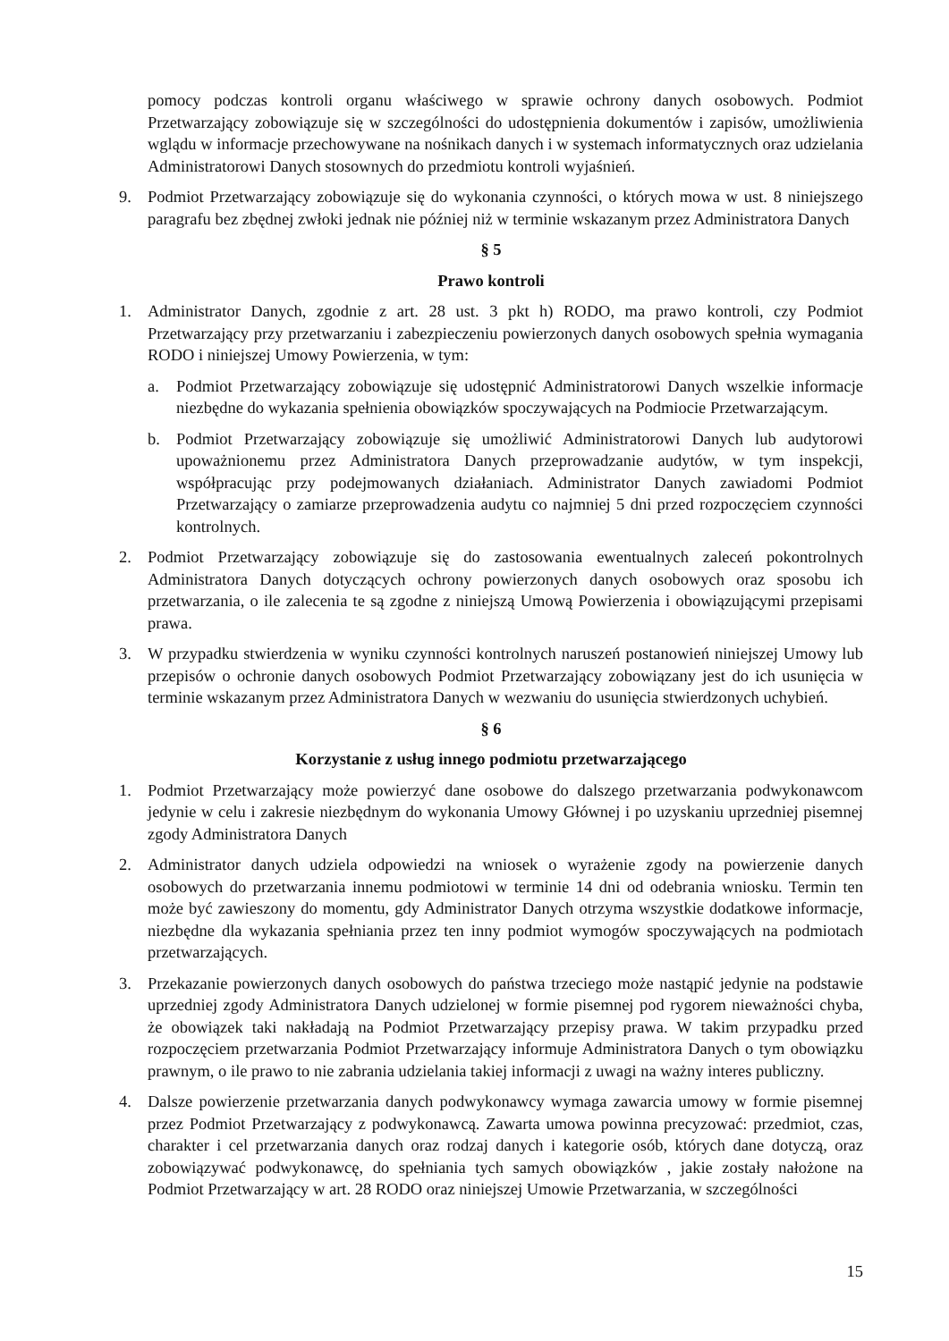pomocy podczas kontroli organu właściwego w sprawie ochrony danych osobowych. Podmiot Przetwarzający zobowiązuje się w szczególności do udostępnienia dokumentów i zapisów, umożliwienia wglądu w informacje przechowywane na nośnikach danych i w systemach informatycznych oraz udzielania Administratorowi Danych stosownych do przedmiotu kontroli wyjaśnień.
9. Podmiot Przetwarzający zobowiązuje się do wykonania czynności, o których mowa w ust. 8 niniejszego paragrafu bez zbędnej zwłoki jednak nie później niż w terminie wskazanym przez Administratora Danych
§ 5
Prawo kontroli
1. Administrator Danych, zgodnie z art. 28 ust. 3 pkt h) RODO, ma prawo kontroli, czy Podmiot Przetwarzający przy przetwarzaniu i zabezpieczeniu powierzonych danych osobowych spełnia wymagania RODO i niniejszej Umowy Powierzenia, w tym:
a. Podmiot Przetwarzający zobowiązuje się udostępnić Administratorowi Danych wszelkie informacje niezbędne do wykazania spełnienia obowiązków spoczywających na Podmiocie Przetwarzającym.
b. Podmiot Przetwarzający zobowiązuje się umożliwić Administratorowi Danych lub audytorowi upoważnionemu przez Administratora Danych przeprowadzanie audytów, w tym inspekcji, współpracując przy podejmowanych działaniach. Administrator Danych zawiadomi Podmiot Przetwarzający o zamiarze przeprowadzenia audytu co najmniej 5 dni przed rozpoczęciem czynności kontrolnych.
2. Podmiot Przetwarzający zobowiązuje się do zastosowania ewentualnych zaleceń pokontrolnych Administratora Danych dotyczących ochrony powierzonych danych osobowych oraz sposobu ich przetwarzania, o ile zalecenia te są zgodne z niniejszą Umową Powierzenia i obowiązującymi przepisami prawa.
3. W przypadku stwierdzenia w wyniku czynności kontrolnych naruszeń postanowień niniejszej Umowy lub przepisów o ochronie danych osobowych Podmiot Przetwarzający zobowiązany jest do ich usunięcia w terminie wskazanym przez Administratora Danych w wezwaniu do usunięcia stwierdzonych uchybień.
§ 6
Korzystanie z usług innego podmiotu przetwarzającego
1. Podmiot Przetwarzający może powierzyć dane osobowe do dalszego przetwarzania podwykonawcom jedynie w celu i zakresie niezbędnym do wykonania Umowy Głównej i po uzyskaniu uprzedniej pisemnej zgody Administratora Danych
2. Administrator danych udziela odpowiedzi na wniosek o wyrażenie zgody na powierzenie danych osobowych do przetwarzania innemu podmiotowi w terminie 14 dni od odebrania wniosku. Termin ten może być zawieszony do momentu, gdy Administrator Danych otrzyma wszystkie dodatkowe informacje, niezbędne dla wykazania spełniania przez ten inny podmiot wymogów spoczywających na podmiotach przetwarzających.
3. Przekazanie powierzonych danych osobowych do państwa trzeciego może nastąpić jedynie na podstawie uprzedniej zgody Administratora Danych udzielonej w formie pisemnej pod rygorem nieważności chyba, że obowiązek taki nakładają na Podmiot Przetwarzający przepisy prawa. W takim przypadku przed rozpoczęciem przetwarzania Podmiot Przetwarzający informuje Administratora Danych o tym obowiązku prawnym, o ile prawo to nie zabrania udzielania takiej informacji z uwagi na ważny interes publiczny.
4. Dalsze powierzenie przetwarzania danych podwykonawcy wymaga zawarcia umowy w formie pisemnej przez Podmiot Przetwarzający z podwykonawcą. Zawarta umowa powinna precyzować: przedmiot, czas, charakter i cel przetwarzania danych oraz rodzaj danych i kategorie osób, których dane dotyczą, oraz zobowiązywać podwykonawcę, do spełniania tych samych obowiązków , jakie zostały nałożone na Podmiot Przetwarzający w art. 28 RODO oraz niniejszej Umowie Przetwarzania, w szczególności
15